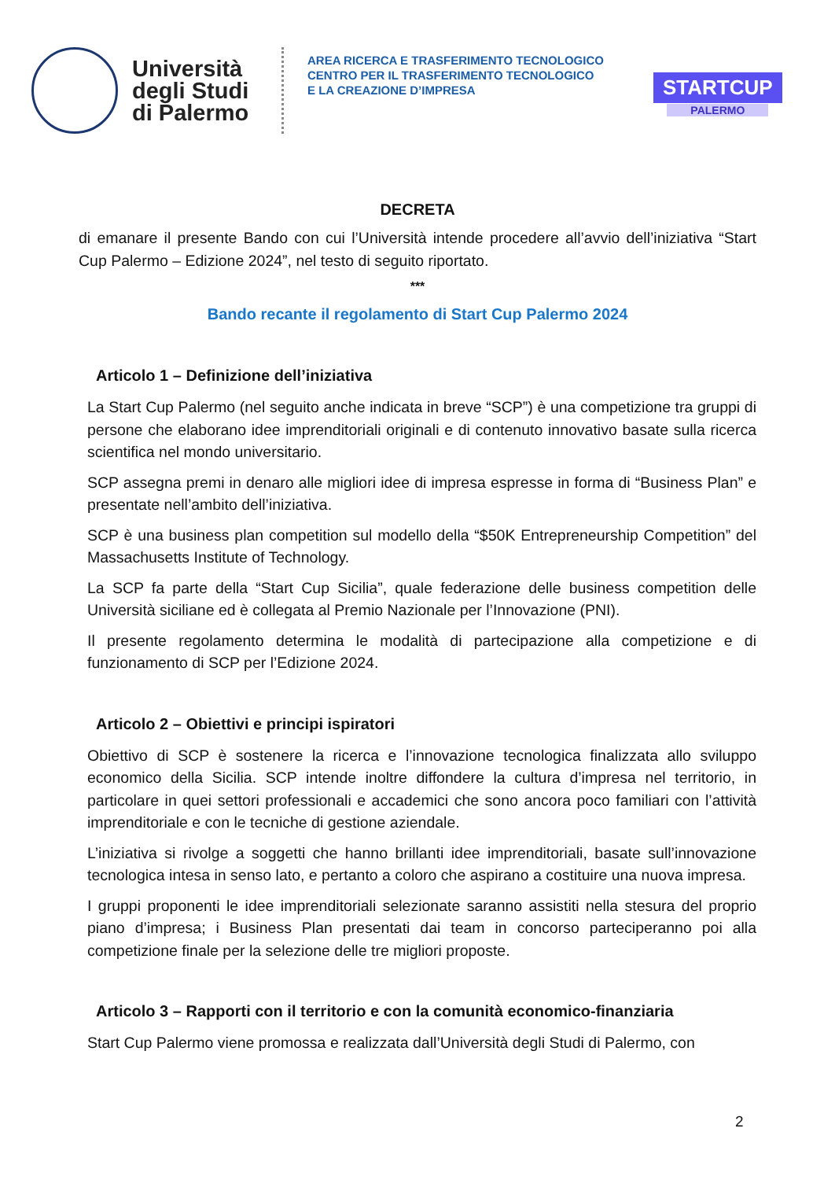Università degli Studi di Palermo
AREA RICERCA E TRASFERIMENTO TECNOLOGICO
CENTRO PER IL TRASFERIMENTO TECNOLOGICO
E LA CREAZIONE D’IMPRESA
STARTCUP
PALERMO
DECRETA
di emanare il presente Bando con cui l’Università intende procedere all’avvio dell’iniziativa “Start Cup Palermo – Edizione 2024”, nel testo di seguito riportato.
***
Bando recante il regolamento di Start Cup Palermo 2024
Articolo 1 – Definizione dell’iniziativa
La Start Cup Palermo (nel seguito anche indicata in breve “SCP”) è una competizione tra gruppi di persone che elaborano idee imprenditoriali originali e di contenuto innovativo basate sulla ricerca scientifica nel mondo universitario.
SCP assegna premi in denaro alle migliori idee di impresa espresse in forma di “Business Plan” e presentate nell’ambito dell’iniziativa.
SCP è una business plan competition sul modello della “$50K Entrepreneurship Competition” del Massachusetts Institute of Technology.
La SCP fa parte della “Start Cup Sicilia”, quale federazione delle business competition delle Università siciliane ed è collegata al Premio Nazionale per l’Innovazione (PNI).
Il presente regolamento determina le modalità di partecipazione alla competizione e di funzionamento di SCP per l’Edizione 2024.
Articolo 2 – Obiettivi e principi ispiratori
Obiettivo di SCP è sostenere la ricerca e l’innovazione tecnologica finalizzata allo sviluppo economico della Sicilia. SCP intende inoltre diffondere la cultura d’impresa nel territorio, in particolare in quei settori professionali e accademici che sono ancora poco familiari con l’attività imprenditoriale e con le tecniche di gestione aziendale.
L’iniziativa si rivolge a soggetti che hanno brillanti idee imprenditoriali, basate sull’innovazione tecnologica intesa in senso lato, e pertanto a coloro che aspirano a costituire una nuova impresa.
I gruppi proponenti le idee imprenditoriali selezionate saranno assistiti nella stesura del proprio piano d’impresa; i Business Plan presentati dai team in concorso parteciperanno poi alla competizione finale per la selezione delle tre migliori proposte.
Articolo 3 – Rapporti con il territorio e con la comunità economico-finanziaria
Start Cup Palermo viene promossa e realizzata dall’Università degli Studi di Palermo, con
2